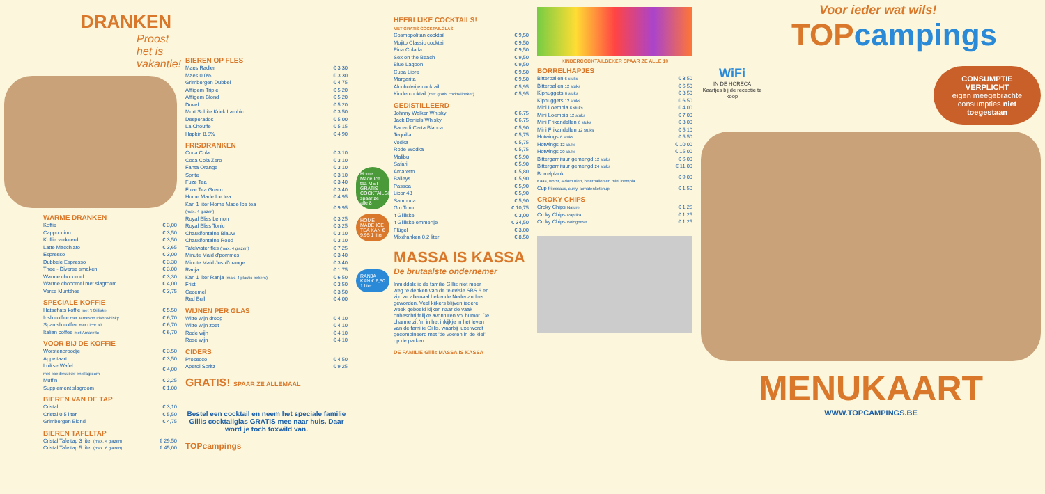DRANKEN
Proost het is vakantie!
WARME DRANKEN
| Koffie | € 3,00 |
| Cappuccino | € 3,50 |
| Koffie verkeerd | € 3,50 |
| Latte Macchiato | € 3,65 |
| Espresso | € 3,00 |
| Dubbele Espresso | € 3,30 |
| Thee - Diverse smaken | € 3,00 |
| Warme chocomel | € 3,30 |
| Warme chocomel met slagroom | € 4,00 |
| Verse Muntthee | € 3,75 |
SPECIALE KOFFIE
| Hatseflats koffie met 't Gilliske | € 5,50 |
| Irish coffee met Jameson Irish Whisky | € 6,70 |
| Spanish coffee met Licor 43 | € 6,70 |
| Italian coffee met Amaretto | € 6,70 |
VOOR BIJ DE KOFFIE
| Worstenbroodje | € 3,50 |
| Appeltaart | € 3,50 |
| Luikse Wafel met poedersuiker en slagroom | € 4,00 |
| Muffin | € 2,25 |
| Supplement slagroom | € 1,00 |
BIEREN VAN DE TAP
| Cristal | € 3,10 |
| Cristal 0,5 liter | € 5,50 |
| Grimbergen Blond | € 4,75 |
BIEREN TAFELTAP
| Cristal Tafeltap 3 liter (max. 4 glazen) | € 29,50 |
| Cristal Tafeltap 5 liter (max. 6 glazen) | € 45,00 |
BIEREN OP FLES
| Maes Radler | € 3,30 |
| Maes 0,0% | € 3,30 |
| Grimbergen Dubbel | € 4,75 |
| Affligem Triple | € 5,20 |
| Affligem Blond | € 5,20 |
| Duvel | € 5,20 |
| Mort Subite Kriek Lambic | € 3,50 |
| Desperados | € 5,00 |
| La Chouffe | € 5,15 |
| Hapkin 8,5% | € 4,90 |
FRISDRANKEN
| Coca Cola | € 3,10 |
| Coca Cola Zero | € 3,10 |
| Fanta Orange | € 3,10 |
| Sprite | € 3,10 |
| Fuze Tea | € 3,40 |
| Fuze Tea Green | € 3,40 |
| Home Made Ice tea | € 4,95 |
| Kan 1 liter Home Made Ice tea (max. 4 glazen) | € 9,95 |
| Royal Bliss Lemon | € 3,25 |
| Royal Bliss Tonic | € 3,25 |
| Chaudfontaine Blauw | € 3,10 |
| Chaudfontaine Rood | € 3,10 |
| Tafelwater fles (max. 4 glazen) | € 7,25 |
| Minute Maid d'pommes | € 3,40 |
| Minute Maid Jus d'orange | € 3,40 |
| Ranja | € 1,75 |
| Kan 1 liter Ranja (max. 4 plastic bekers) | € 6,50 |
| Fristi | € 3,50 |
| Cecemel | € 3,50 |
| Red Bull | € 4,00 |
WIJNEN PER GLAS
| Witte wijn droog | € 4,10 |
| Witte wijn zoet | € 4,10 |
| Rode wijn | € 4,10 |
| Rosé wijn | € 4,10 |
CIDERS
| Prosecco | € 4,50 |
| Aperol Spritz | € 9,25 |
GRATIS! SPAAR ZE ALLEMAAL
Bestel een cocktail en neem het speciale familie Gillis cocktailglas GRATIS mee naar huis. Daar word je toch foxwild van.
TOPcampings
Home Made Ice tea MET GRATIS COCKTAILGLAS spaar ze alle 8
HOME MADE ICE TEA KAN € 9,95 1 liter
RANJA KAN € 6,50 1 liter
HEERLIJKE COCKTAILS!
MET GRATIS COCKTAILGLAS
| Cosmopolitan cocktail | € 9,50 |
| Mojito Classic cocktail | € 9,50 |
| Pina Colada | € 9,50 |
| Sex on the Beach | € 9,50 |
| Blue Lagoon | € 9,50 |
| Cuba Libre | € 9,50 |
| Margarita | € 9,50 |
| Alcoholvrije cocktail | € 5,95 |
| Kindercocktail (met gratis cocktailbeker) | € 5,95 |
GEDISTILLEERD
| Johnny Walker Whisky | € 6,75 |
| Jack Daniels Whisky | € 6,75 |
| Bacardi Carta Blanca | € 5,90 |
| Tequilla | € 5,75 |
| Vodka | € 5,75 |
| Rode Wodka | € 5,75 |
| Malibu | € 5,90 |
| Safari | € 5,90 |
| Amaretto | € 5,80 |
| Baileys | € 5,90 |
| Passoa | € 5,90 |
| Licor 43 | € 5,90 |
| Sambuca | € 5,90 |
| Gin Tonic | € 10,75 |
| 't Gilliske | € 3,00 |
| 't Gilliske emmertje | € 34,50 |
| Flügel | € 3,00 |
| Mixdranken 0,2 liter | € 8,50 |
MASSA IS KASSA
De brutaalste ondernemer
Inmiddels is de familie Gillis niet meer weg te denken van de televisie SBS 6 en zijn ze allemaal bekende Nederlanders geworden. Veel kijkers blijven iedere week geboeid kijken naar de vaak onbeschrijfelijke avonturen vol humor. De charme zit 'm in het inkijkje in het leven van de familie Gillis, waarbij luxe wordt gecombineerd met 'de voeten in de klei' op de parken.
DE FAMILIE Gillis MASSA IS KASSA
KINDERCOCKTAILBEKER SPAAR ZE ALLE 10
BORRELHAPJES
| Bitterballen 6 stuks | € 3,50 |
| Bitterballen 12 stuks | € 6,50 |
| Kipnuggets 6 stuks | € 3,50 |
| Kipnuggets 12 stuks | € 6,50 |
| Mini Loempia 6 stuks | € 4,00 |
| Mini Loempia 12 stuks | € 7,00 |
| Mini Frikandellen 6 stuks | € 3,00 |
| Mini Frikandellen 12 stuks | € 5,10 |
| Hotwings 6 stuks | € 5,50 |
| Hotwings 12 stuks | € 10,00 |
| Hotwings 20 stuks | € 15,00 |
| Bittergarnituur gemengd 12 stuks | € 6,00 |
| Bittergarnituur gemengd 24 stuks | € 11,00 |
| Borrelplank Kaas, worst, A'dam uien, bitterballen en mini loempia | € 9,00 |
| Cup fritessaus, curry, tomatenketchup | € 1,50 |
CROKY CHIPS
| Croky Chips Naturel | € 1,25 |
| Croky Chips Paprika | € 1,25 |
| Croky Chips Bolognese | € 1,25 |
Voor ieder wat wils!
TOPcampings
WiFi
IN DE HORECA
Kaartjes bij de receptie te koop
CONSUMPTIE VERPLICHT
eigen meegebrachte consumpties niet toegestaan
MENUKAART
WWW.TOPCAMPINGS.BE